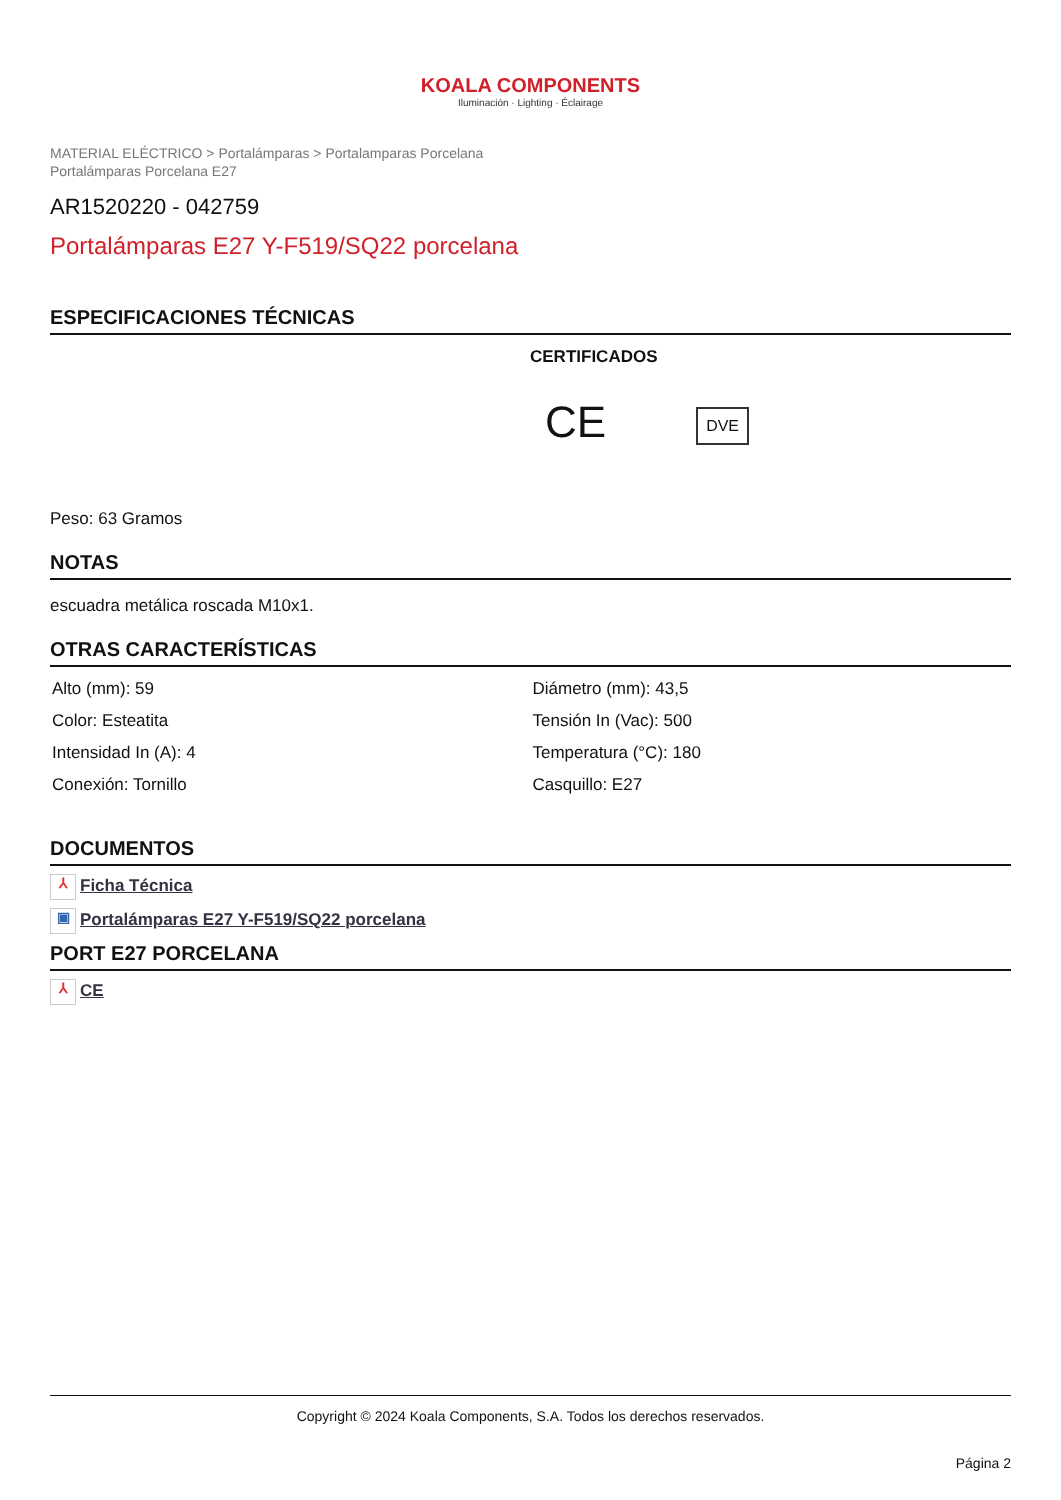KOALA COMPONENTS
Iluminación · Lighting · Éclairage
MATERIAL ELÉCTRICO > Portalámparas > Portalamparas Porcelana
Portalámparas Porcelana E27
AR1520220 - 042759
Portalámparas E27 Y-F519/SQ22 porcelana
ESPECIFICACIONES TÉCNICAS
CERTIFICADOS
CE DVE
Peso: 63 Gramos
NOTAS
escuadra metálica roscada M10x1.
OTRAS CARACTERÍSTICAS
| Alto (mm): 59 | Diámetro (mm): 43,5 |
| Color: Esteatita | Tensión In (Vac): 500 |
| Intensidad In (A): 4 | Temperatura (°C): 180 |
| Conexión: Tornillo | Casquillo: E27 |
DOCUMENTOS
⅄ Ficha Técnica
▣ Portalámparas E27 Y-F519/SQ22 porcelana
PORT E27 PORCELANA
⅄ CE
Copyright © 2024 Koala Components, S.A. Todos los derechos reservados.
Página 2